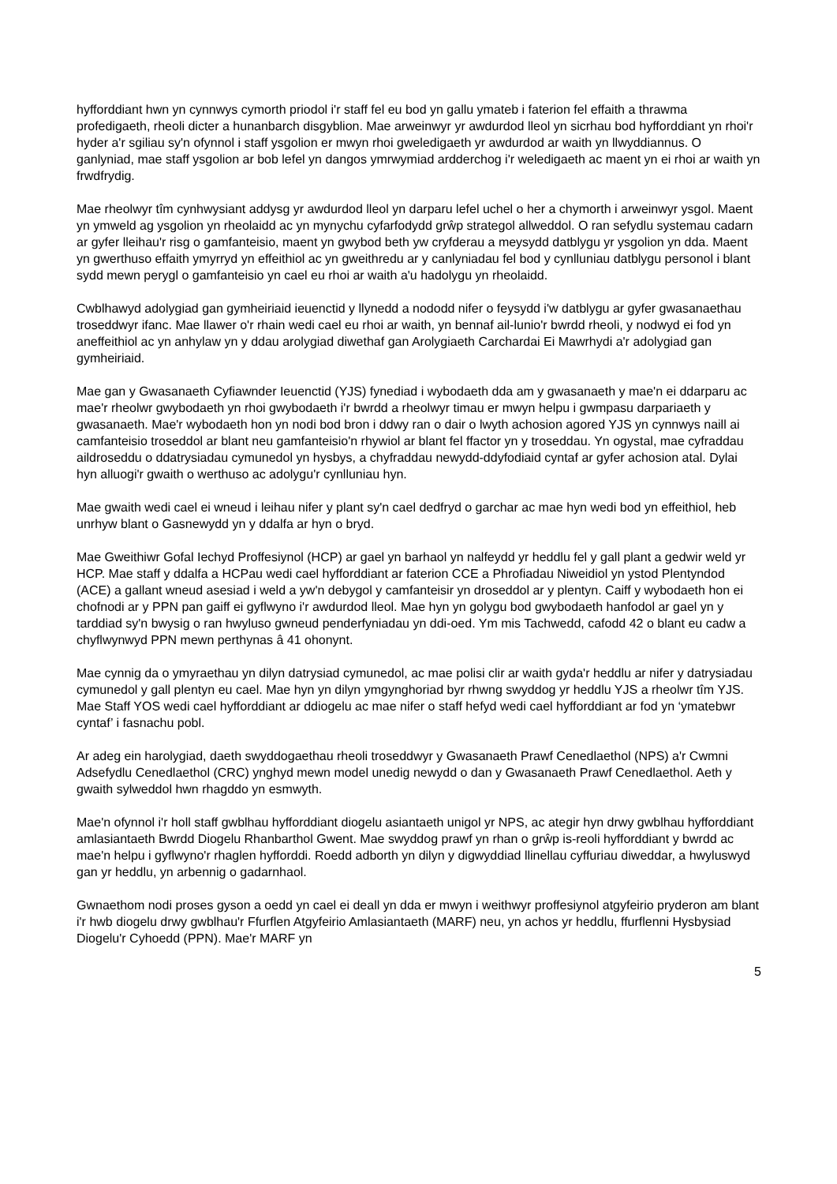hyfforddiant hwn yn cynnwys cymorth priodol i'r staff fel eu bod yn gallu ymateb i faterion fel effaith a thrawma profedigaeth, rheoli dicter a hunanbarch disgyblion. Mae arweinwyr yr awdurdod lleol yn sicrhau bod hyfforddiant yn rhoi'r hyder a'r sgiliau sy'n ofynnol i staff ysgolion er mwyn rhoi gweledigaeth yr awdurdod ar waith yn llwyddiannus. O ganlyniad, mae staff ysgolion ar bob lefel yn dangos ymrwymiad ardderchog i'r weledigaeth ac maent yn ei rhoi ar waith yn frwdfrydig.
Mae rheolwyr tîm cynhwysiant addysg yr awdurdod lleol yn darparu lefel uchel o her a chymorth i arweinwyr ysgol. Maent yn ymweld ag ysgolion yn rheolaidd ac yn mynychu cyfarfodydd grŵp strategol allweddol. O ran sefydlu systemau cadarn ar gyfer lleihau'r risg o gamfanteisio, maent yn gwybod beth yw cryfderau a meysydd datblygu yr ysgolion yn dda. Maent yn gwerthuso effaith ymyrryd yn effeithiol ac yn gweithredu ar y canlyniadau fel bod y cynlluniau datblygu personol i blant sydd mewn perygl o gamfanteisio yn cael eu rhoi ar waith a'u hadolygu yn rheolaidd.
Cwblhawyd adolygiad gan gymheiriaid ieuenctid y llynedd a nododd nifer o feysydd i'w datblygu ar gyfer gwasanaethau troseddwyr ifanc. Mae llawer o'r rhain wedi cael eu rhoi ar waith, yn bennaf ail-lunio'r bwrdd rheoli, y nodwyd ei fod yn aneffeithiol ac yn anhylaw yn y ddau arolygiad diwethaf gan Arolygiaeth Carchardai Ei Mawrhydi a'r adolygiad gan gymheiriaid.
Mae gan y Gwasanaeth Cyfiawnder Ieuenctid (YJS) fynediad i wybodaeth dda am y gwasanaeth y mae'n ei ddarparu ac mae'r rheolwr gwybodaeth yn rhoi gwybodaeth i'r bwrdd a rheolwyr timau er mwyn helpu i gwmpasu darpariaeth y gwasanaeth. Mae'r wybodaeth hon yn nodi bod bron i ddwy ran o dair o lwyth achosion agored YJS yn cynnwys naill ai camfanteisio troseddol ar blant neu gamfanteisio'n rhywiol ar blant fel ffactor yn y troseddau. Yn ogystal, mae cyfraddau aildroseddu o ddatrysiadau cymunedol yn hysbys, a chyfraddau newydd-ddyfodiaid cyntaf ar gyfer achosion atal. Dylai hyn alluogi'r gwaith o werthuso ac adolygu'r cynlluniau hyn.
Mae gwaith wedi cael ei wneud i leihau nifer y plant sy'n cael dedfryd o garchar ac mae hyn wedi bod yn effeithiol, heb unrhyw blant o Gasnewydd yn y ddalfa ar hyn o bryd.
Mae Gweithiwr Gofal Iechyd Proffesiynol (HCP) ar gael yn barhaol yn nalfeydd yr heddlu fel y gall plant a gedwir weld yr HCP. Mae staff y ddalfa a HCPau wedi cael hyfforddiant ar faterion CCE a Phrofiadau Niweidiol yn ystod Plentyndod (ACE) a gallant wneud asesiad i weld a yw'n debygol y camfanteisir yn droseddol ar y plentyn. Caiff y wybodaeth hon ei chofnodi ar y PPN pan gaiff ei gyflwyno i'r awdurdod lleol. Mae hyn yn golygu bod gwybodaeth hanfodol ar gael yn y tarddiad sy'n bwysig o ran hwyluso gwneud penderfyniadau yn ddi-oed. Ym mis Tachwedd, cafodd 42 o blant eu cadw a chyflwynwyd PPN mewn perthynas â 41 ohonynt.
Mae cynnig da o ymyraethau yn dilyn datrysiad cymunedol, ac mae polisi clir ar waith gyda'r heddlu ar nifer y datrysiadau cymunedol y gall plentyn eu cael. Mae hyn yn dilyn ymgynghoriad byr rhwng swyddog yr heddlu YJS a rheolwr tîm YJS. Mae Staff YOS wedi cael hyfforddiant ar ddiogelu ac mae nifer o staff hefyd wedi cael hyfforddiant ar fod yn ‘ymatebwr cyntaf’ i fasnachu pobl.
Ar adeg ein harolygiad, daeth swyddogaethau rheoli troseddwyr y Gwasanaeth Prawf Cenedlaethol (NPS) a'r Cwmni Adsefydlu Cenedlaethol (CRC) ynghyd mewn model unedig newydd o dan y Gwasanaeth Prawf Cenedlaethol. Aeth y gwaith sylweddol hwn rhagddo yn esmwyth.
Mae'n ofynnol i'r holl staff gwblhau hyfforddiant diogelu asiantaeth unigol yr NPS, ac ategir hyn drwy gwblhau hyfforddiant amlasiantaeth Bwrdd Diogelu Rhanbarthol Gwent. Mae swyddog prawf yn rhan o grŵp is-reoli hyfforddiant y bwrdd ac mae'n helpu i gyflwyno'r rhaglen hyfforddi. Roedd adborth yn dilyn y digwyddiad llinellau cyffuriau diweddar, a hwyluswyd gan yr heddlu, yn arbennig o gadarnhaol.
Gwnaethom nodi proses gyson a oedd yn cael ei deall yn dda er mwyn i weithwyr proffesiynol atgyfeirio pryderon am blant i'r hwb diogelu drwy gwblhau'r Ffurflen Atgyfeirio Amlasiantaeth (MARF) neu, yn achos yr heddlu, ffurflenni Hysbysiad Diogelu'r Cyhoedd (PPN). Mae'r MARF yn
5